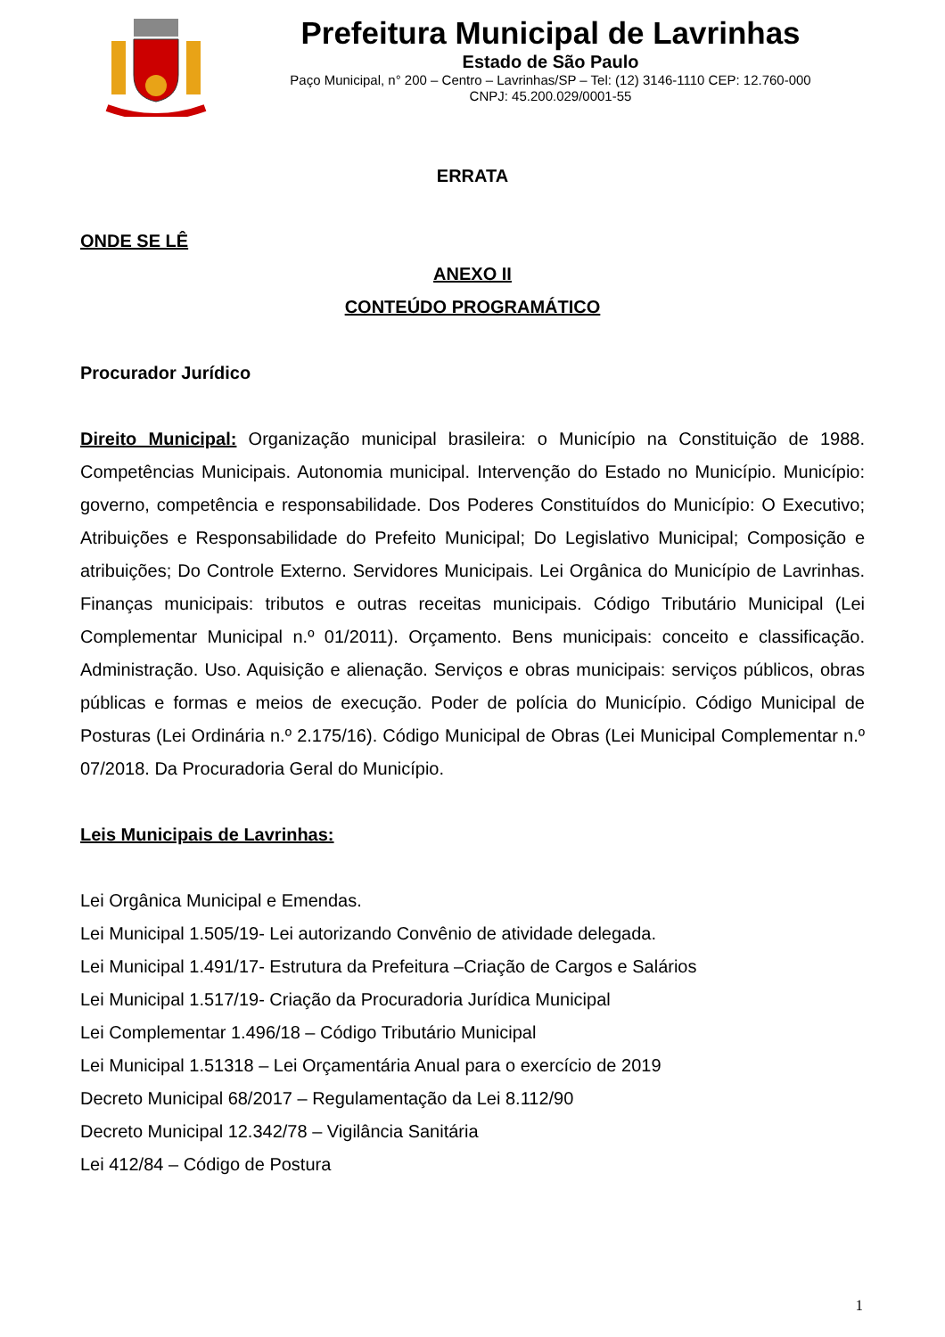Prefeitura Municipal de Lavrinhas
Estado de São Paulo
Paço Municipal, n° 200 – Centro – Lavrinhas/SP – Tel: (12) 3146-1110 CEP: 12.760-000
CNPJ: 45.200.029/0001-55
ERRATA
ONDE SE LÊ
ANEXO II
CONTEÚDO PROGRAMÁTICO
Procurador Jurídico
Direito Municipal: Organização municipal brasileira: o Município na Constituição de 1988. Competências Municipais. Autonomia municipal. Intervenção do Estado no Município. Município: governo, competência e responsabilidade. Dos Poderes Constituídos do Município: O Executivo; Atribuições e Responsabilidade do Prefeito Municipal; Do Legislativo Municipal; Composição e atribuições; Do Controle Externo. Servidores Municipais. Lei Orgânica do Município de Lavrinhas. Finanças municipais: tributos e outras receitas municipais. Código Tributário Municipal (Lei Complementar Municipal n.º 01/2011). Orçamento. Bens municipais: conceito e classificação. Administração. Uso. Aquisição e alienação. Serviços e obras municipais: serviços públicos, obras públicas e formas e meios de execução. Poder de polícia do Município. Código Municipal de Posturas (Lei Ordinária n.º 2.175/16). Código Municipal de Obras (Lei Municipal Complementar n.º 07/2018. Da Procuradoria Geral do Município.
Leis Municipais de Lavrinhas:
Lei Orgânica Municipal e Emendas.
Lei Municipal 1.505/19- Lei autorizando Convênio de atividade delegada.
Lei Municipal 1.491/17- Estrutura da Prefeitura –Criação de Cargos e Salários
Lei Municipal 1.517/19- Criação da Procuradoria Jurídica Municipal
Lei Complementar 1.496/18 – Código Tributário Municipal
Lei Municipal 1.51318 – Lei Orçamentária Anual para o exercício de 2019
Decreto Municipal 68/2017 – Regulamentação da Lei 8.112/90
Decreto Municipal 12.342/78 – Vigilância Sanitária
Lei 412/84 – Código de Postura
1